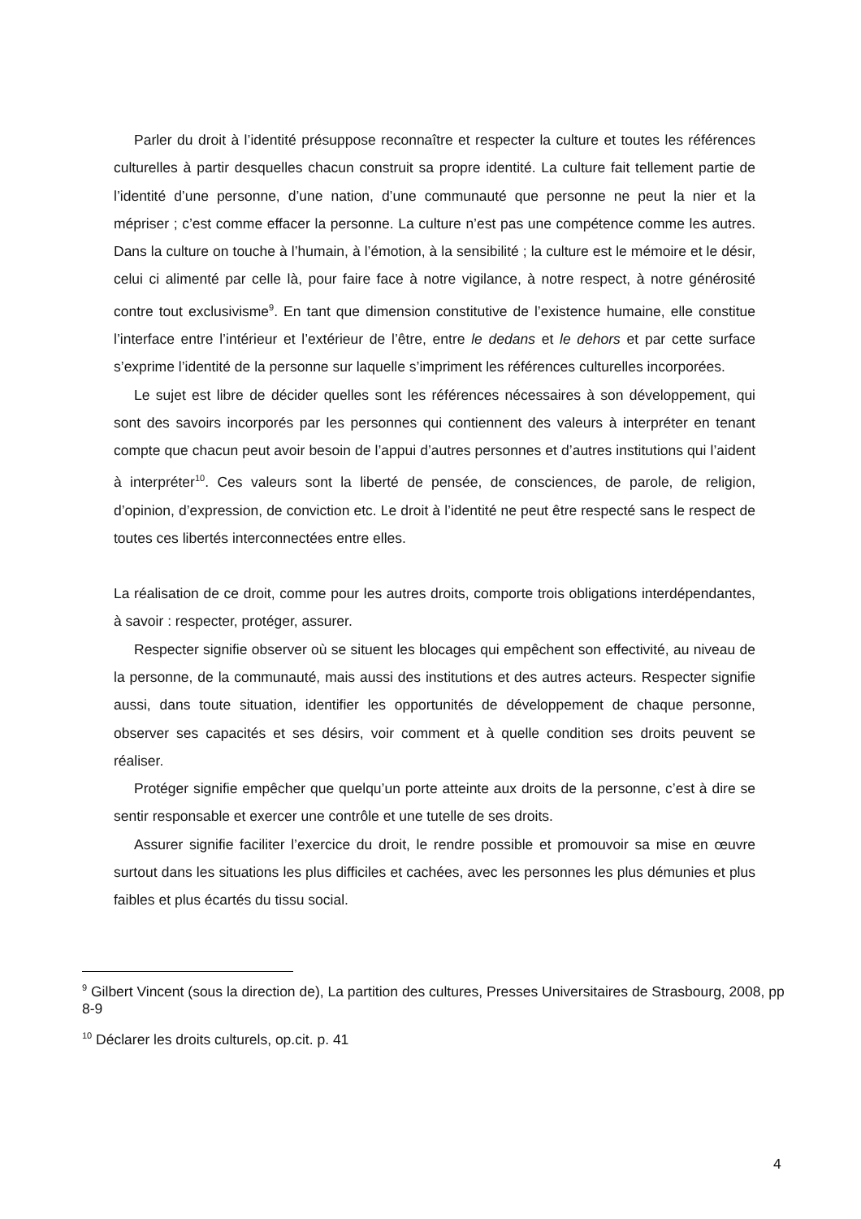Parler du droit à l’identité présuppose reconnaître et respecter la culture et toutes les références culturelles à partir desquelles chacun construit sa propre identité. La culture fait tellement partie de l’identité d’une personne, d’une nation, d’une communauté que personne ne peut la nier et la mépriser ; c’est comme effacer la personne. La culture n’est pas une compétence comme les autres. Dans la culture on touche à l’humain, à l’émotion, à la sensibilité ; la culture est le mémoire et le désir, celui ci alimenté par celle là, pour faire face à notre vigilance, à notre respect, à notre générosité contre tout exclusivisme<sup>9</sup>. En tant que dimension constitutive de l’existence humaine, elle constitue l’interface entre l’intérieur et l’extérieur de l’être, entre le dedans et le dehors et par cette surface s’exprime l’identité de la personne sur laquelle s’impriment les références culturelles incorporées.
Le sujet est libre de décider quelles sont les références nécessaires à son développement, qui sont des savoirs incorporés par les personnes qui contiennent des valeurs à interpréter en tenant compte que chacun peut avoir besoin de l’appui d’autres personnes et d’autres institutions qui l’aident à interpréter<sup>10</sup>. Ces valeurs sont la liberté de pensée, de consciences, de parole, de religion, d’opinion, d’expression, de conviction etc. Le droit à l’identité ne peut être respecté sans le respect de toutes ces libertés interconnectées entre elles.
La réalisation de ce droit, comme pour les autres droits, comporte trois obligations interdépendantes, à savoir : respecter, protéger, assurer.
Respecter signifie observer où se situent les blocages qui empêchent son effectivité, au niveau de la personne, de la communauté, mais aussi des institutions et des autres acteurs. Respecter signifie aussi, dans toute situation, identifier les opportunités de développement de chaque personne, observer ses capacités et ses désirs, voir comment et à quelle condition ses droits peuvent se réaliser.
Protéger signifie empêcher que quelqu’un porte atteinte aux droits de la personne, c’est à dire se sentir responsable et exercer une contrôle et une tutelle de ses droits.
Assurer signifie faciliter l’exercice du droit, le rendre possible et promouvoir sa mise en œuvre surtout dans les situations les plus difficiles et cachées, avec les personnes les plus démunies et plus faibles et plus écartés du tissu social.
<sup>9</sup> Gilbert Vincent (sous la direction de), La partition des cultures, Presses Universitaires de Strasbourg, 2008, pp 8-9
<sup>10</sup> Déclarer les droits culturels, op.cit. p. 41
4